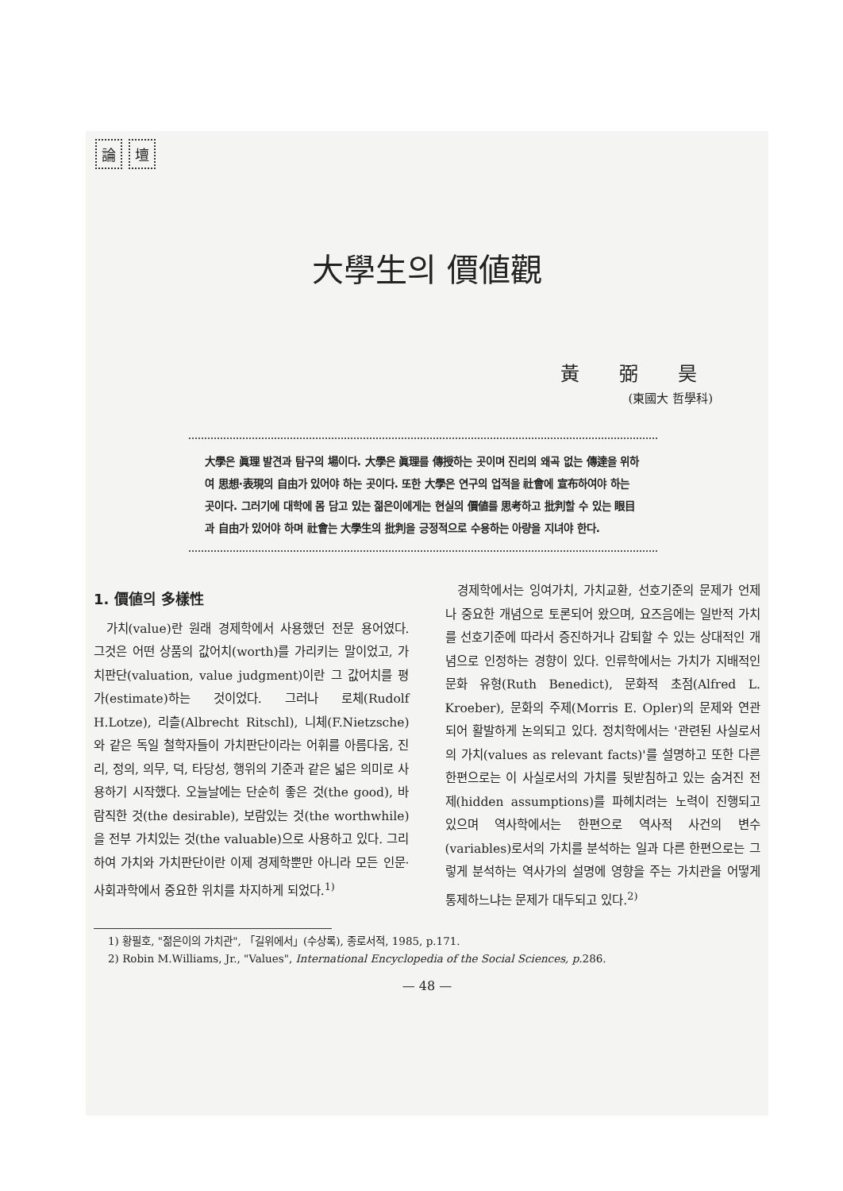論壇
大學生의 價値觀
黃弼昊
(東國大 哲學科)
大學은 眞理 발견과 탐구의 場이다. 大學은 眞理를 傳授하는 곳이며 진리의 왜곡 없는 傳達을 위하여 思想·表現의 自由가 있어야 하는 곳이다. 또한 大學은 연구의 업적을 社會에 宣布하여야 하는 곳이다. 그러기에 대학에 몸 담고 있는 젊은이에게는 현실의 價値를 思考하고 批判할 수 있는 眼目과 自由가 있어야 하며 社會는 大學生의 批判을 긍정적으로 수용하는 아량을 지녀야 한다.
1. 價値의 多樣性
가치(value)란 원래 경제학에서 사용했던 전문 용어였다. 그것은 어떤 상품의 값어치(worth)를 가리키는 말이었고, 가치판단(valuation, value judgment)이란 그 값어치를 평가(estimate)하는 것이었다. 그러나 로체(Rudolf H.Lotze), 리츨(Albrecht Ritschl), 니체(F.Nietzsche)와 같은 독일 철학자들이 가치판단이라는 어휘를 아름다움, 진리, 정의, 의무, 덕, 타당성, 행위의 기준과 같은 넓은 의미로 사용하기 시작했다. 오늘날에는 단순히 좋은 것(the good), 바람직한 것(the desirable), 보람있는 것(the worthwhile)을 전부 가치있는 것(the valuable)으로 사용하고 있다. 그리하여 가치와 가치판단이란 이제 경제학뿐만 아니라 모든 인문·사회과학에서 중요한 위치를 차지하게 되었다.<sup>1)</sup>
경제학에서는 잉여가치, 가치교환, 선호기준의 문제가 언제나 중요한 개념으로 토론되어 왔으며, 요즈음에는 일반적 가치를 선호기준에 따라서 증진하거나 감퇴할 수 있는 상대적인 개념으로 인정하는 경향이 있다. 인류학에서는 가치가 지배적인 문화 유형(Ruth Benedict), 문화적 초점(Alfred L. Kroeber), 문화의 주제(Morris E. Opler)의 문제와 연관되어 활발하게 논의되고 있다. 정치학에서는 '관련된 사실로서의 가치(values as relevant facts)'를 설명하고 또한 다른 한편으로는 이 사실로서의 가치를 뒷받침하고 있는 숨겨진 전제(hidden assumptions)를 파헤치려는 노력이 진행되고 있으며 역사학에서는 한편으로 역사적 사건의 변수(variables)로서의 가치를 분석하는 일과 다른 한편으로는 그렇게 분석하는 역사가의 설명에 영향을 주는 가치관을 어떻게 통제하느냐는 문제가 대두되고 있다.<sup>2)</sup>
1) 황필호, "젊은이의 가치관", 「길위에서」(수상록), 종로서적, 1985, p.171.
2) Robin M.Williams, Jr., "Values", International Encyclopedia of the Social Sciences, p. 286.
— 48 —